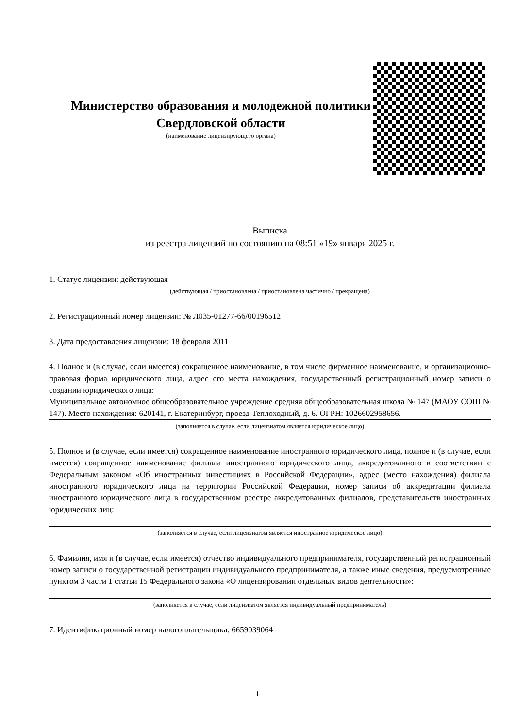Министерство образования и молодежной политики Свердловской области
(наименование лицензирующего органа)
Выписка
из реестра лицензий по состоянию на 08:51 «19» января 2025 г.
1. Статус лицензии: действующая
(действующая / приостановлена / приостановлена частично / прекращена)
2. Регистрационный номер лицензии: № Л035-01277-66/00196512
3. Дата предоставления лицензии: 18 февраля 2011
4. Полное и (в случае, если имеется) сокращенное наименование, в том числе фирменное наименование, и организационно-правовая форма юридического лица, адрес его места нахождения, государственный регистрационный номер записи о создании юридического лица:
Муниципальное автономное общеобразовательное учреждение средняя общеобразовательная школа № 147 (МАОУ СОШ № 147). Место нахождения: 620141, г. Екатеринбург, проезд Теплоходный, д. 6. ОГРН: 1026602958656.
(заполняется в случае, если лицензиатом является юридическое лицо)
5. Полное и (в случае, если имеется) сокращенное наименование иностранного юридического лица, полное и (в случае, если имеется) сокращенное наименование филиала иностранного юридического лица, аккредитованного в соответствии с Федеральным законом «Об иностранных инвестициях в Российской Федерации», адрес (место нахождения) филиала иностранного юридического лица на территории Российской Федерации, номер записи об аккредитации филиала иностранного юридического лица в государственном реестре аккредитованных филиалов, представительств иностранных юридических лиц:
(заполняется в случае, если лицензиатом является иностранное юридическое лицо)
6. Фамилия, имя и (в случае, если имеется) отчество индивидуального предпринимателя, государственный регистрационный номер записи о государственной регистрации индивидуального предпринимателя, а также иные сведения, предусмотренные пунктом 3 части 1 статьи 15 Федерального закона «О лицензировании отдельных видов деятельности»:
(заполняется в случае, если лицензиатом является индивидуальный предприниматель)
7. Идентификационный номер налогоплательщика: 6659039064
1